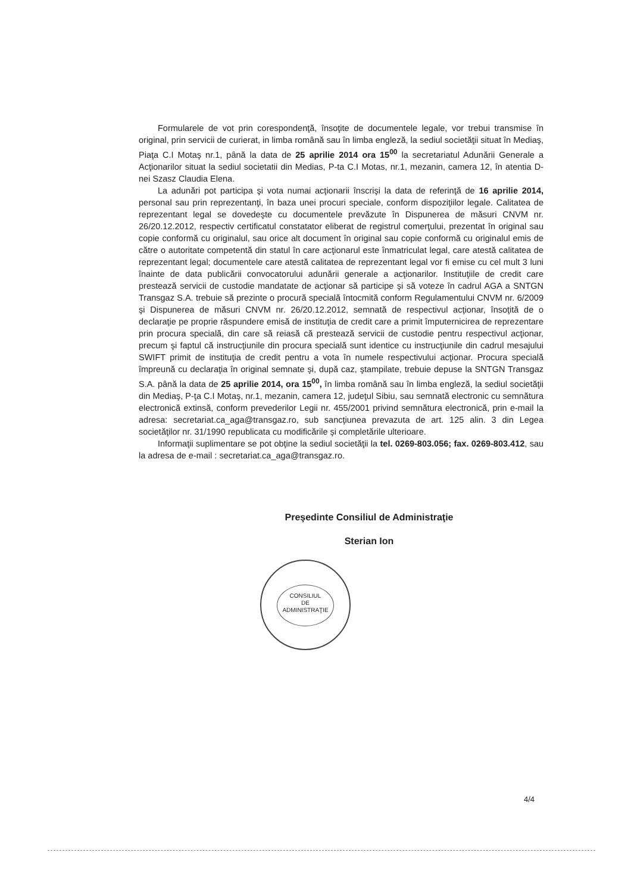Formularele de vot prin corespondenţă, însoţite de documentele legale, vor trebui transmise în original, prin servicii de curierat, in limba română sau în limba engleză, la sediul societăţii situat în Mediaş, Piaţa C.I Motaş nr.1, până la data de 25 aprilie 2014 ora 15<sup>00</sup> la secretariatul Adunării Generale a Acţionarilor situat la sediul societatii din Medias, P-ta C.I Motas, nr.1, mezanin, camera 12, în atentia D-nei Szasz Claudia Elena.
La adunări pot participa şi vota numai acţionarii înscrişi la data de referinţă de 16 aprilie 2014, personal sau prin reprezentanţi, în baza unei procuri speciale, conform dispoziţiilor legale. Calitatea de reprezentant legal se dovedeşte cu documentele prevăzute în Dispunerea de măsuri CNVM nr. 26/20.12.2012, respectiv certificatul constatator eliberat de registrul comerţului, prezentat în original sau copie conformă cu originalul, sau orice alt document în original sau copie conformă cu originalul emis de către o autoritate competentă din statul în care acţionarul este înmatriculat legal, care atestă calitatea de reprezentant legal; documentele care atestă calitatea de reprezentant legal vor fi emise cu cel mult 3 luni înainte de data publicării convocatorului adunării generale a acţionarilor. Instituţiile de credit care prestează servicii de custodie mandatate de acţionar să participe şi să voteze în cadrul AGA a SNTGN Transgaz S.A. trebuie să prezinte o procură specială întocmită conform Regulamentului CNVM nr. 6/2009 şi Dispunerea de măsuri CNVM nr. 26/20.12.2012, semnată de respectivul acţionar, însoţită de o declaraţie pe proprie răspundere emisă de instituţia de credit care a primit împuternicirea de reprezentare prin procura specială, din care să reiasă că prestează servicii de custodie pentru respectivul acţionar, precum şi faptul că instrucţiunile din procura specială sunt identice cu instrucţiunile din cadrul mesajului SWIFT primit de instituţia de credit pentru a vota în numele respectivului acţionar. Procura specială împreună cu declaraţia în original semnate şi, după caz, ştampilate, trebuie depuse la SNTGN Transgaz S.A. până la data de 25 aprilie 2014, ora 15<sup>00</sup>, în limba română sau în limba engleză, la sediul societăţii din Mediaş, P-ţa C.I Motaş, nr.1, mezanin, camera 12, judeţul Sibiu, sau semnată electronic cu semnătura electronică extinsă, conform prevederilor Legii nr. 455/2001 privind semnătura electronică, prin e-mail la adresa: secretariat.ca_aga@transgaz.ro, sub sancţiunea prevazuta de art. 125 alin. 3 din Legea societăţilor nr. 31/1990 republicata cu modificările şi completările ulterioare.
Informaţii suplimentare se pot obţine la sediul societăţii la tel. 0269-803.056; fax. 0269-803.412, sau la adresa de e-mail : secretariat.ca_aga@transgaz.ro.
Preşedinte Consiliul de Administraţie
Sterian Ion
CONSILIUL
DE
ADMINISTRAŢIE
4/4